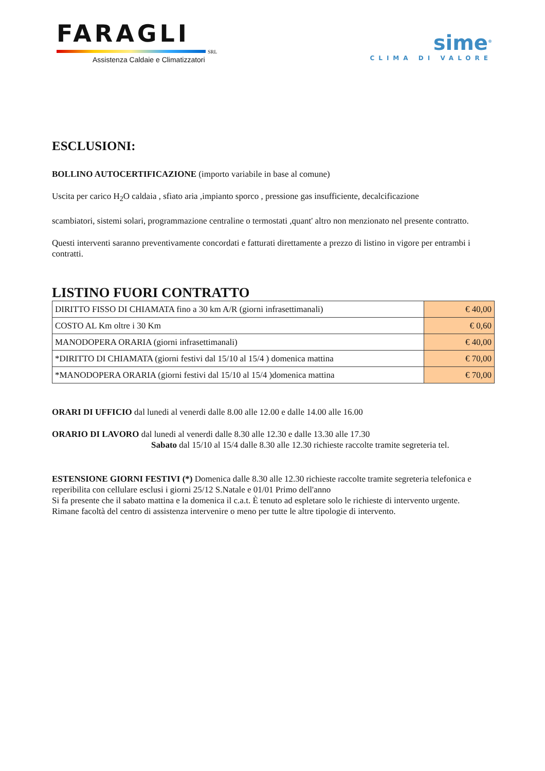FARAGLI
SRL
Assistenza Caldaie e Climatizzatori
sime<sup>®</sup>
CLIMA DI VALORE
ESCLUSIONI:
BOLLINO AUTOCERTIFICAZIONE (importo variabile in base al comune)
Uscita per carico H<sub>2</sub>O caldaia , sfiato aria ,impianto sporco , pressione gas insufficiente, decalcificazione
scambiatori, sistemi solari, programmazione centraline o termostati ,quant' altro non menzionato nel presente contratto.
Questi interventi saranno preventivamente concordati e fatturati direttamente a prezzo di listino in vigore per entrambi i contratti.
LISTINO FUORI CONTRATTO
| DIRITTO FISSO DI CHIAMATA fino a 30 km A/R (giorni infrasettimanali) | € 40,00 |
| COSTO AL Km oltre i 30 Km | € 0,60 |
| MANODOPERA ORARIA (giorni infrasettimanali) | € 40,00 |
| *DIRITTO DI CHIAMATA (giorni festivi dal 15/10 al 15/4 ) domenica mattina | € 70,00 |
| *MANODOPERA ORARIA (giorni festivi dal 15/10 al 15/4 )domenica mattina | € 70,00 |
ORARI DI UFFICIO dal lunedi al venerdi dalle 8.00 alle 12.00 e dalle 14.00 alle 16.00
ORARIO DI LAVORO dal lunedi al venerdi dalle 8.30 alle 12.30 e dalle 13.30 alle 17.30
Sabato dal 15/10 al 15/4 dalle 8.30 alle 12.30 richieste raccolte tramite segreteria tel.
ESTENSIONE GIORNI FESTIVI (*) Domenica dalle 8.30 alle 12.30 richieste raccolte tramite segreteria telefonica e reperibilita con cellulare esclusi i giorni 25/12 S.Natale e 01/01 Primo dell'anno
Si fa presente che il sabato mattina e la domenica il c.a.t. È tenuto ad espletare solo le richieste di intervento urgente.
Rimane facoltà del centro di assistenza intervenire o meno per tutte le altre tipologie di intervento.